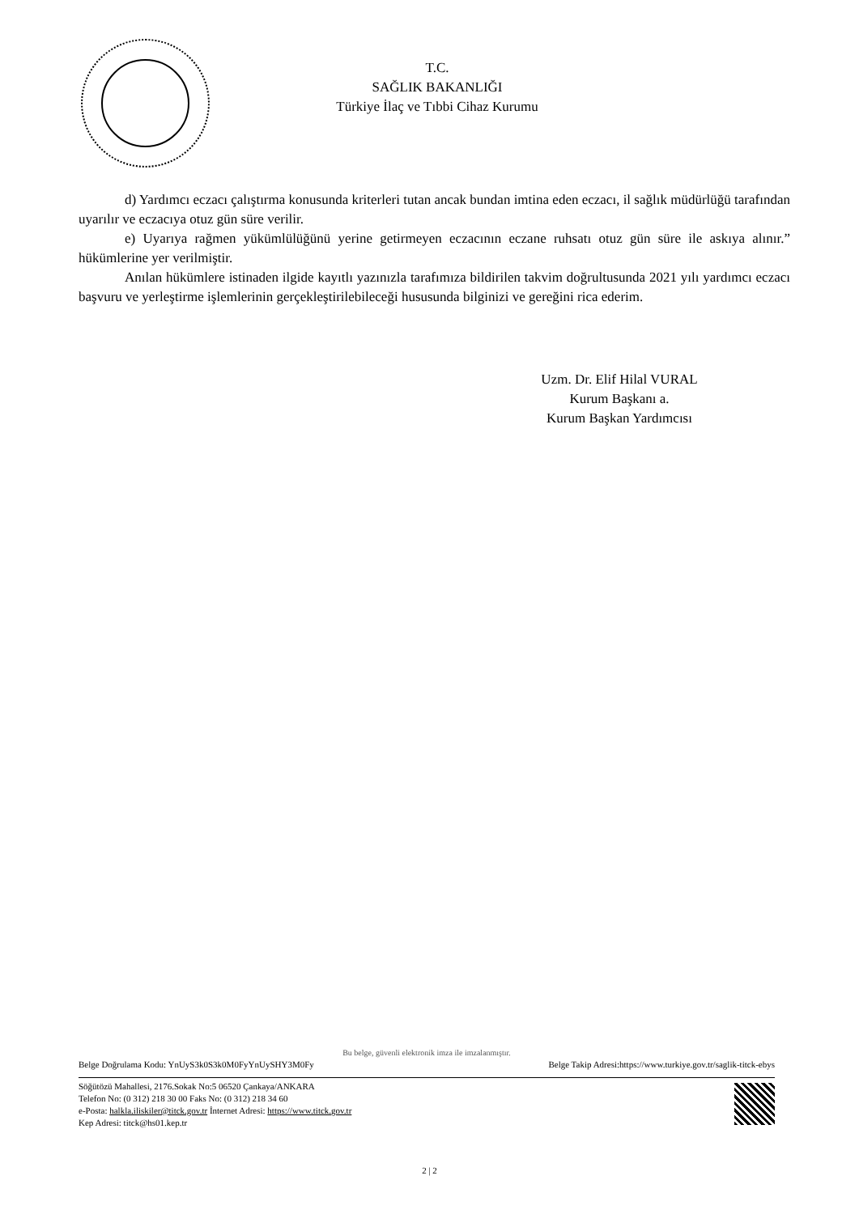T.C.
SAĞLIK BAKANLIĞI
Türkiye İlaç ve Tıbbi Cihaz Kurumu
d) Yardımcı eczacı çalıştırma konusunda kriterleri tutan ancak bundan imtina eden eczacı, il sağlık müdürlüğü tarafından uyarılır ve eczacıya otuz gün süre verilir.
e) Uyarıya rağmen yükümlülüğünü yerine getirmeyen eczacının eczane ruhsatı otuz gün süre ile askıya alınır.” hükümlerine yer verilmiştir.
Anılan hükümlere istinaden ilgide kayıtlı yazınızla tarafımıza bildirilen takvim doğrultusunda 2021 yılı yardımcı eczacı başvuru ve yerleştirme işlemlerinin gerçekleştirilebileceği hususunda bilginizi ve gereğini rica ederim.
Uzm. Dr. Elif Hilal VURAL
Kurum Başkanı a.
Kurum Başkan Yardımcısı
Bu belge, güvenli elektronik imza ile imzalanmıştır.
Belge Doğrulama Kodu: YnUyS3k0S3k0M0FyYnUySHY3M0Fy Belge Takip Adresi:https://www.turkiye.gov.tr/saglik-titck-ebys
Söğütözü Mahallesi, 2176.Sokak No:5 06520 Çankaya/ANKARA
Telefon No: (0 312) 218 30 00 Faks No: (0 312) 218 34 60
e-Posta: halkla.iliskiler@titck.gov.tr İnternet Adresi: https://www.titck.gov.tr
Kep Adresi: titck@hs01.kep.tr
2 | 2